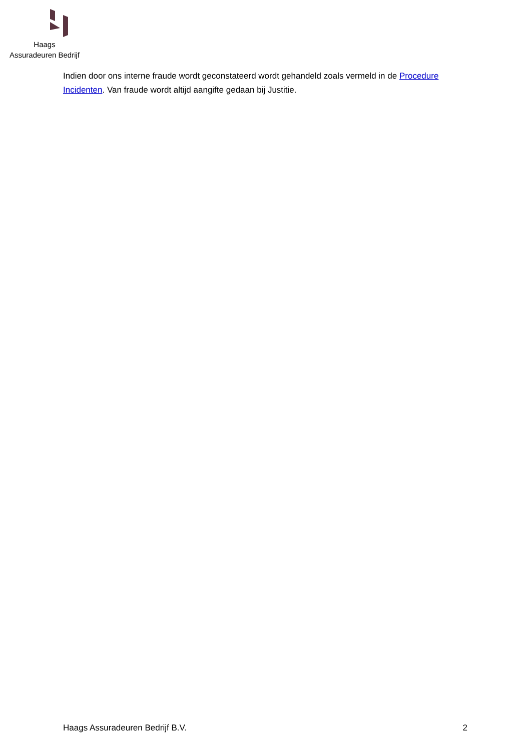Haags
Assuradeuren Bedrijf
Indien door ons interne fraude wordt geconstateerd wordt gehandeld zoals vermeld in de Procedure Incidenten. Van fraude wordt altijd aangifte gedaan bij Justitie.
Haags Assuradeuren Bedrijf B.V. 2